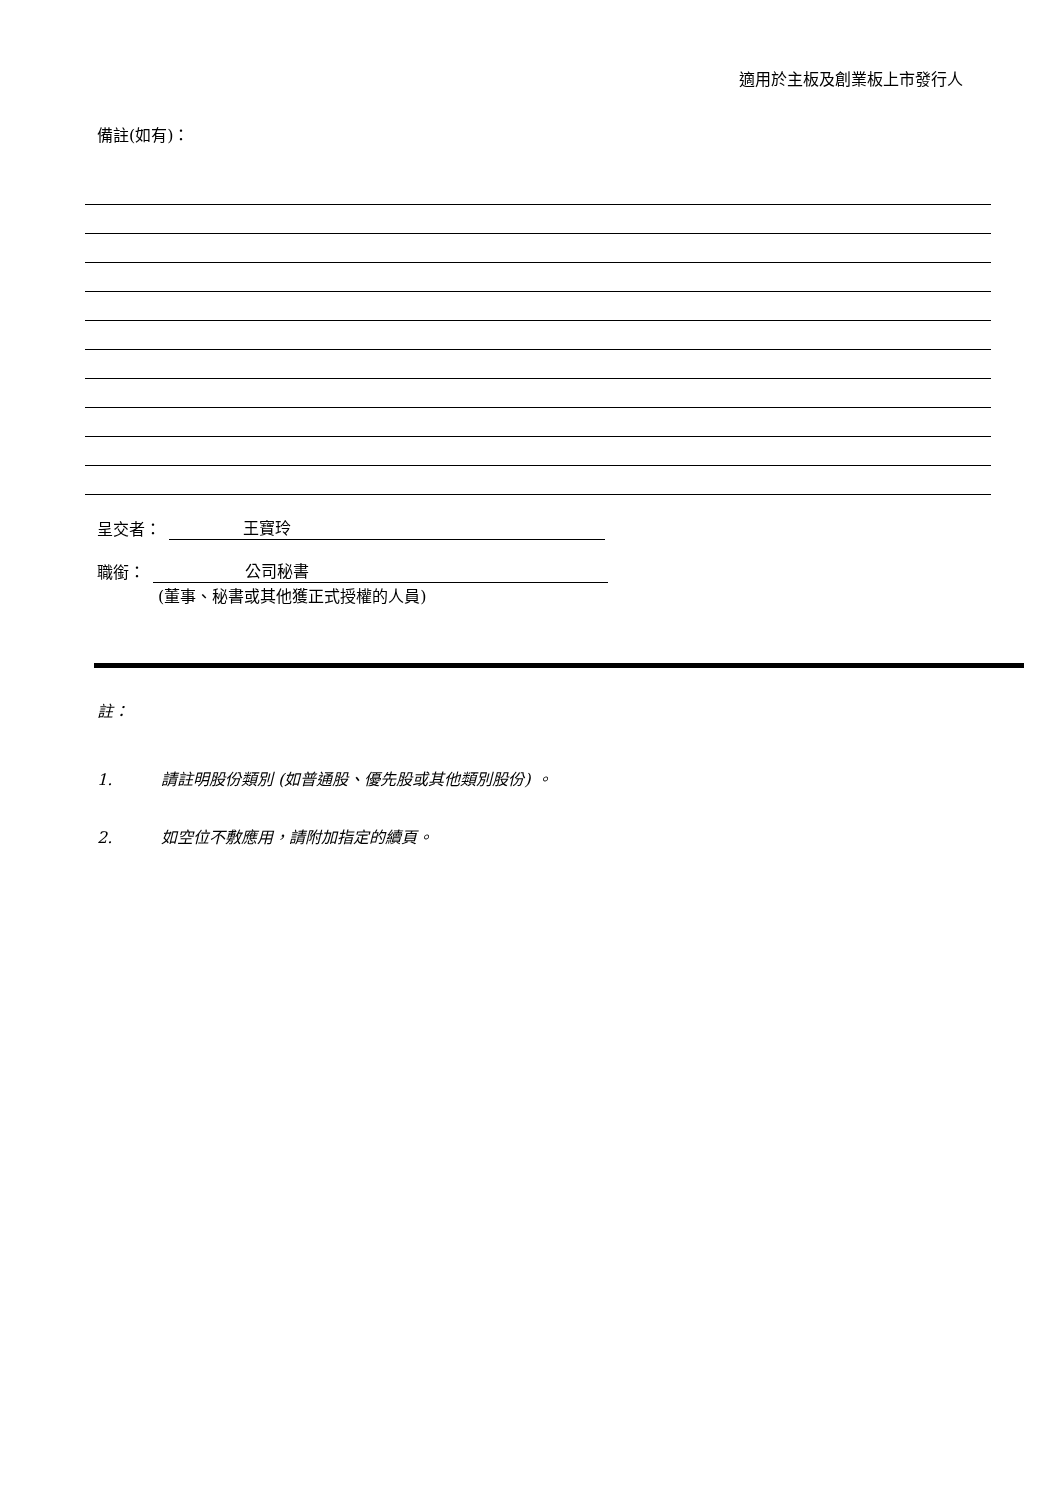適用於主板及創業板上市發行人
備註(如有)：
呈交者： 王寶玲
職銜： 公司秘書
(董事、秘書或其他獲正式授權的人員)
註：
1. 請註明股份類別 (如普通股、優先股或其他類別股份) 。
2. 如空位不敷應用，請附加指定的續頁。